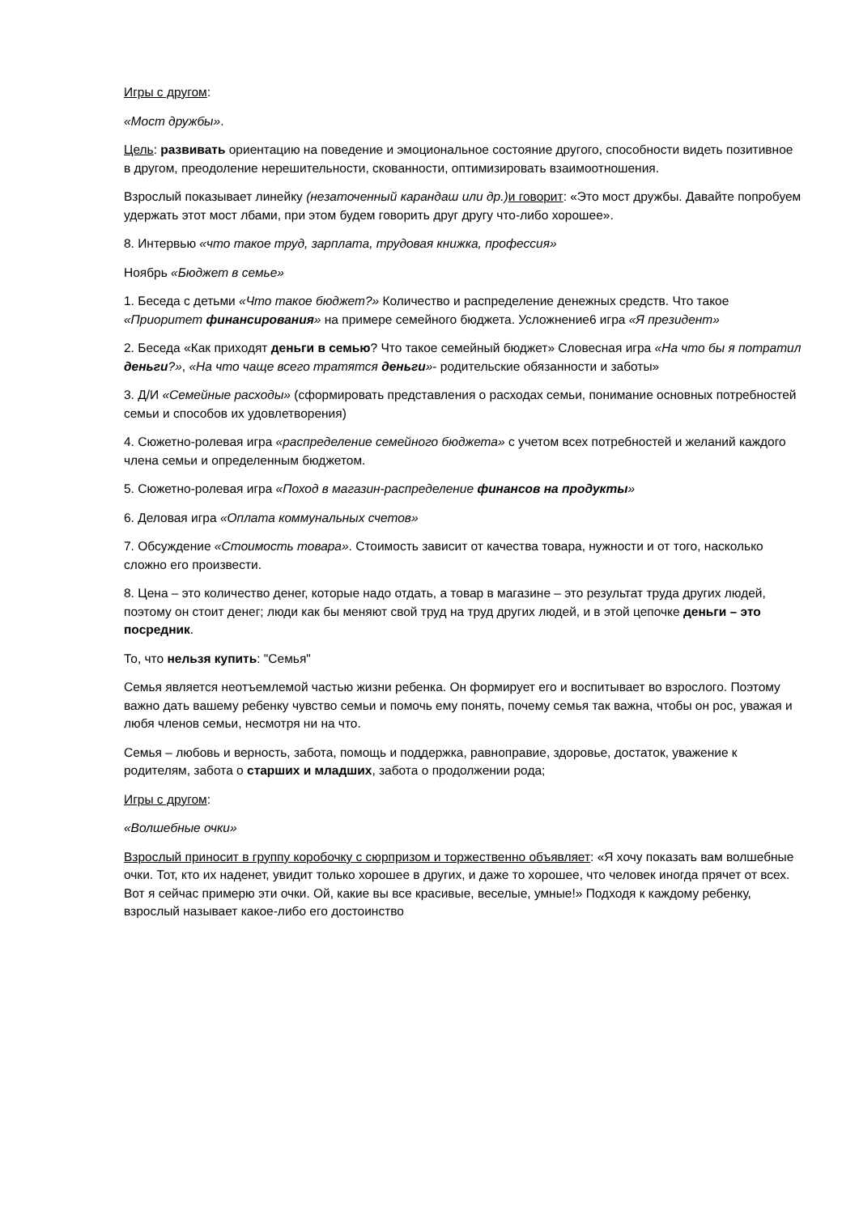Игры с другом:
«Мост дружбы».
Цель: развивать ориентацию на поведение и эмоциональное состояние другого, способности видеть позитивное в другом, преодоление нерешительности, скованности, оптимизировать взаимоотношения.
Взрослый показывает линейку (незаточенный карандаш или др.) и говорит: «Это мост дружбы. Давайте попробуем удержать этот мост лбами, при этом будем говорить друг другу что-либо хорошее».
8. Интервью «что такое труд, зарплата, трудовая книжка, профессия»
Ноябрь «Бюджет в семье»
1. Беседа с детьми «Что такое бюджет?» Количество и распределение денежных средств. Что такое «Приоритет финансирования» на примере семейного бюджета. Усложнение6 игра «Я президент»
2. Беседа «Как приходят деньги в семью? Что такое семейный бюджет» Словесная игра «На что бы я потратил деньги?», «На что чаще всего тратятся деньги»- родительские обязанности и заботы»
3. Д/И «Семейные расходы» (сформировать представления о расходах семьи, понимание основных потребностей семьи и способов их удовлетворения)
4. Сюжетно-ролевая игра «распределение семейного бюджета» с учетом всех потребностей и желаний каждого члена семьи и определенным бюджетом.
5. Сюжетно-ролевая игра «Поход в магазин-распределение финансов на продукты»
6. Деловая игра «Оплата коммунальных счетов»
7. Обсуждение «Стоимость товара». Стоимость зависит от качества товара, нужности и от того, насколько сложно его произвести.
8. Цена – это количество денег, которые надо отдать, а товар в магазине – это результат труда других людей, поэтому он стоит денег; люди как бы меняют свой труд на труд других людей, и в этой цепочке деньги – это посредник.
То, что нельзя купить: "Семья"
Семья является неотъемлемой частью жизни ребенка. Он формирует его и воспитывает во взрослого. Поэтому важно дать вашему ребенку чувство семьи и помочь ему понять, почему семья так важна, чтобы он рос, уважая и любя членов семьи, несмотря ни на что.
Семья – любовь и верность, забота, помощь и поддержка, равноправие, здоровье, достаток, уважение к родителям, забота о старших и младших, забота о продолжении рода;
Игры с другом:
«Волшебные очки»
Взрослый приносит в группу коробочку с сюрпризом и торжественно объявляет: «Я хочу показать вам волшебные очки. Тот, кто их наденет, увидит только хорошее в других, и даже то хорошее, что человек иногда прячет от всех. Вот я сейчас примерю эти очки. Ой, какие вы все красивые, веселые, умные!» Подходя к каждому ребенку, взрослый называет какое-либо его достоинство